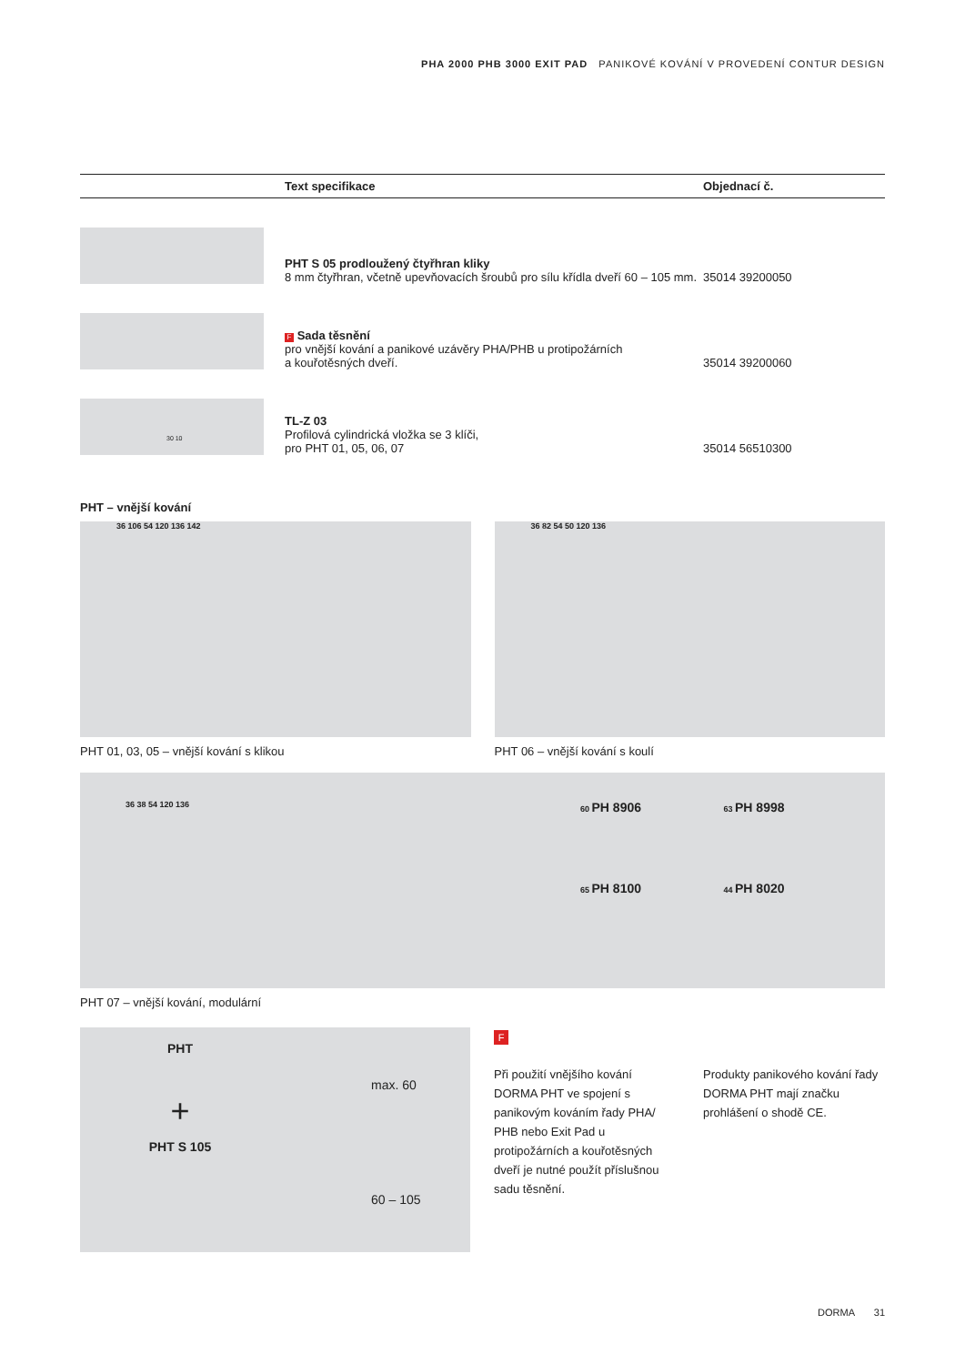PHA 2000 PHB 3000 EXIT PAD PANIKOVÉ KOVÁNÍ V PROVEDENÍ CONTUR DESIGN
| | Text specifikace | Objednací č. |
| --- | --- | --- |
| | PHT S 05 prodloužený čtyřhran kliky 8 mm čtyřhran, včetně upevňovacích šroubů pro sílu křídla dveří 60 – 105 mm. | 35014 39200050 |
| | F Sada těsnění pro vnější kování a panikové uzávěry PHA/PHB u protipožárních a kouřotěsných dveří. | 35014 39200060 |
| 30 10 | TL-Z 03 Profilová cylindrická vložka se 3 klíči, pro PHT 01, 05, 06, 07 | 35014 56510300 |
PHT – vnější kování
36 106 54 120 136 142
PHT 01, 03, 05 – vnější kování s klikou
36 82 54 50 120 136
PHT 06 – vnější kování s koulí
36 38 54 120 136 60 PH 8906
63 PH 8998
65 PH 8100
44 PH 8020
PHT 07 – vnější kování, modulární
PHT
+
PHT S 105
max. 60
60 – 105
F
Při použití vnějšího kování DORMA PHT ve spojení s panikovým kováním řady PHA/ PHB nebo Exit Pad u protipožárních a kouřotěsných dveří je nutné použít příslušnou sadu těsnění.
Produkty panikového kování řady DORMA PHT mají značku prohlášení o shodě CE.
DORMA 31